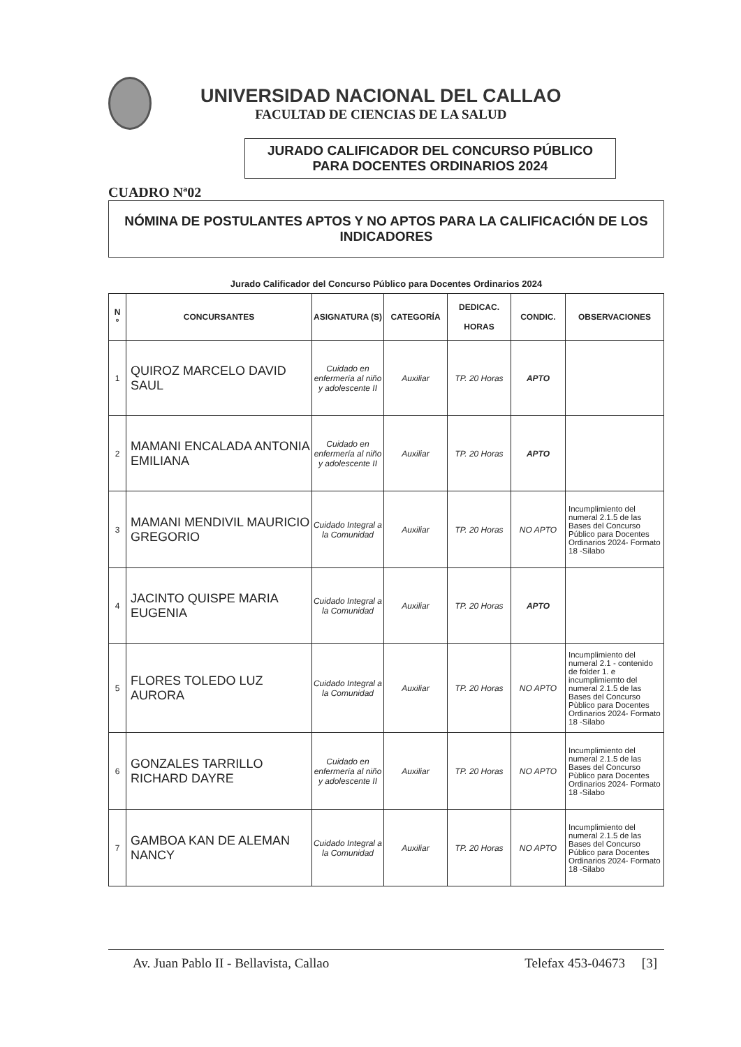UNIVERSIDAD NACIONAL DEL CALLAO
FACULTAD DE CIENCIAS DE LA SALUD
JURADO CALIFICADOR DEL CONCURSO PÚBLICO
PARA DOCENTES ORDINARIOS 2024
CUADRO Nª02
NÓMINA DE POSTULANTES APTOS Y NO APTOS PARA LA CALIFICACIÓN DE LOS INDICADORES
Jurado Calificador del Concurso Público para Docentes Ordinarios 2024
| N º | CONCURSANTES | ASIGNATURA (S) | CATEGORÍA | DEDICAC. HORAS | CONDIC. | OBSERVACIONES |
| --- | --- | --- | --- | --- | --- | --- |
| 1 | QUIROZ MARCELO DAVID SAUL | Cuidado en enfermería al niño y adolescente II | Auxiliar | TP. 20 Horas | APTO | |
| 2 | MAMANI ENCALADA ANTONIA EMILIANA | Cuidado en enfermería al niño y adolescente II | Auxiliar | TP. 20 Horas | APTO | |
| 3 | MAMANI MENDIVIL MAURICIO GREGORIO | Cuidado Integral a la Comunidad | Auxiliar | TP. 20 Horas | NO APTO | Incumplimiento del numeral 2.1.5 de las Bases del Concurso Público para Docentes Ordinarios 2024- Formato 18 -Silabo |
| 4 | JACINTO QUISPE MARIA EUGENIA | Cuidado Integral a la Comunidad | Auxiliar | TP. 20 Horas | APTO | |
| 5 | FLORES TOLEDO LUZ AURORA | Cuidado Integral a la Comunidad | Auxiliar | TP. 20 Horas | NO APTO | Incumplimiento del numeral 2.1 - contenido de folder 1. e incumplimiemto del numeral 2.1.5 de las Bases del Concurso Pùblico para Docentes Ordinarios 2024- Formato 18 -Silabo |
| 6 | GONZALES TARRILLO RICHARD DAYRE | Cuidado en enfermería al niño y adolescente II | Auxiliar | TP. 20 Horas | NO APTO | Incumplimiento del numeral 2.1.5 de las Bases del Concurso Pùblico para Docentes Ordinarios 2024- Formato 18 -Silabo |
| 7 | GAMBOA KAN DE ALEMAN NANCY | Cuidado Integral a la Comunidad | Auxiliar | TP. 20 Horas | NO APTO | Incumplimiento del numeral 2.1.5 de las Bases del Concurso Público para Docentes Ordinarios 2024- Formato 18 -Silabo |
Av. Juan Pablo II - Bellavista, Callao Telefax 453-04673 [3]